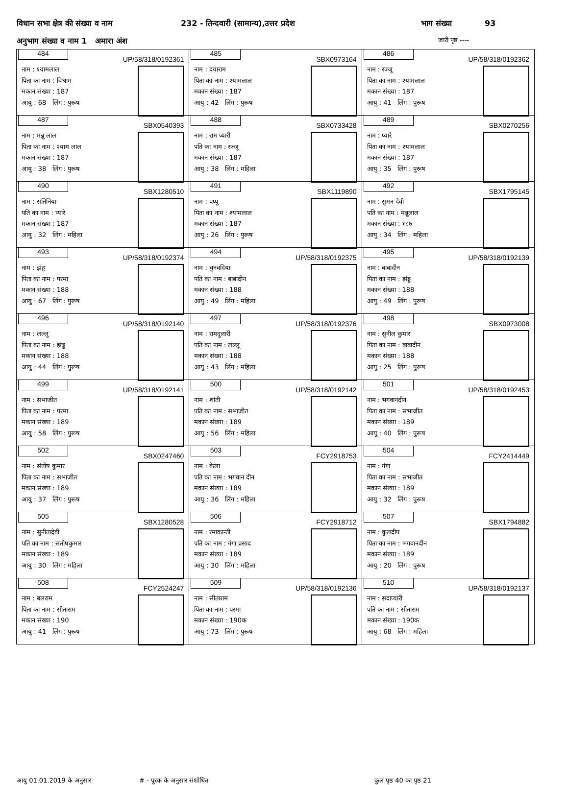विधान सभा क्षेत्र की संख्या व नाम 232 - तिन्दवारी (सामान्य),उत्तर प्रदेश भाग संख्या 93
अनुभाग संख्या व नाम 1 अमारा अंश जारी पृष्ठ ----
| 484 UP/58/318/0192361 नाम : श्यामलाल पिता का नाम : विश्राम मकान संख्या : 187 आयु : 68 लिंग : पुरूष | 485 SBX0973164 नाम : दयाराम पिता का नाम : श्यामलाल मकान संख्या : 187 आयु : 42 लिंग : पुरूष | 486 UP/58/318/0192362 नाम : रज्जू पिता का नाम : श्यामलाल मकान संख्या : 187 आयु : 41 लिंग : पुरूष |
| 487 SBX0540393 नाम : मन्नू लाल पिता का नाम : श्याम लाल मकान संख्या : 187 आयु : 38 लिंग : पुरूष | 488 SBX0733428 नाम : राम प्यारी पति का नाम : रज्जू मकान संख्या : 187 आयु : 38 लिंग : महिला | 489 SBX0270256 नाम : प्यारे पिता का नाम : श्यामलाल मकान संख्या : 187 आयु : 35 लिंग : पुरूष |
| 490 SBX1280510 नाम : सतिनिया पति का नाम : प्यारे मकान संख्या : 187 आयु : 32 लिंग : महिला | 491 SBX1119890 नाम : पप्पू पिता का नाम : श्यामलाल मकान संख्या : 187 आयु : 26 लिंग : पुरूष | 492 SBX1795145 नाम : सुमन देवी पति का नाम : मन्नूलाल मकान संख्या : १८७ आयु : 34 लिंग : महिला |
| 493 UP/58/318/0192374 नाम : झंड्ड पिता का नाम : परमा मकान संख्या : 188 आयु : 67 लिंग : पुरूष | 494 UP/58/318/0192375 नाम : चुनवदिया पति का नाम : बाबादीन मकान संख्या : 188 आयु : 49 लिंग : महिला | 495 UP/58/318/0192139 नाम : बाबादीन पिता का नाम : झंड्ड मकान संख्या : 188 आयु : 49 लिंग : पुरूष |
| 496 UP/58/318/0192140 नाम : लल्लू पिता का नाम : झंड्ड मकान संख्या : 188 आयु : 44 लिंग : पुरूष | 497 UP/58/318/0192376 नाम : रामदुलारी पति का नाम : लल्लू मकान संख्या : 188 आयु : 43 लिंग : महिला | 498 SBX0973008 नाम : सुनील कुमार पिता का नाम : बाबादीन मकान संख्या : 188 आयु : 25 लिंग : पुरूष |
| 499 UP/58/318/0192141 नाम : सभाजीत पिता का नाम : परमा मकान संख्या : 189 आयु : 58 लिंग : पुरूष | 500 UP/58/318/0192142 नाम : शांती पति का नाम : सभाजीत मकान संख्या : 189 आयु : 56 लिंग : महिला | 501 UP/58/318/0192453 नाम : भगवानदीन पिता का नाम : सभाजीत मकान संख्या : 189 आयु : 40 लिंग : पुरूष |
| 502 SBX0247460 नाम : संतोष कुमार पिता का नाम : सभाजीत मकान संख्या : 189 आयु : 37 लिंग : पुरूष | 503 FCY2918753 नाम : केला पति का नाम : भगवान दीन मकान संख्या : 189 आयु : 36 लिंग : महिला | 504 FCY2414449 नाम : गंगा पिता का नाम : सभाजीत मकान संख्या : 189 आयु : 32 लिंग : पुरूष |
| 505 SBX1280528 नाम : सुनीतादेवी पति का नाम : संतोषकुमार मकान संख्या : 189 आयु : 30 लिंग : महिला | 506 FCY2918712 नाम : रमाकान्ती पति का नाम : गंगा प्रसाद मकान संख्या : 189 आयु : 30 लिंग : महिला | 507 SBX1794882 नाम : कुलदीप पिता का नाम : भगवानदीन मकान संख्या : 189 आयु : 20 लिंग : पुरूष |
| 508 FCY2524247 नाम : बलराम पिता का नाम : सीताराम मकान संख्या : 190 आयु : 41 लिंग : पुरूष | 509 UP/58/318/0192136 नाम : सीताराम पिता का नाम : परमा मकान संख्या : 190क आयु : 73 लिंग : पुरूष | 510 UP/58/318/0192137 नाम : सदाप्यारी पति का नाम : सीताराम मकान संख्या : 190क आयु : 68 लिंग : महिला |
आयु 01.01.2019 के अनुसार # - पूरक के अनुसार संशोधित कुल पृष्ठ 40 का पृष्ठ 21